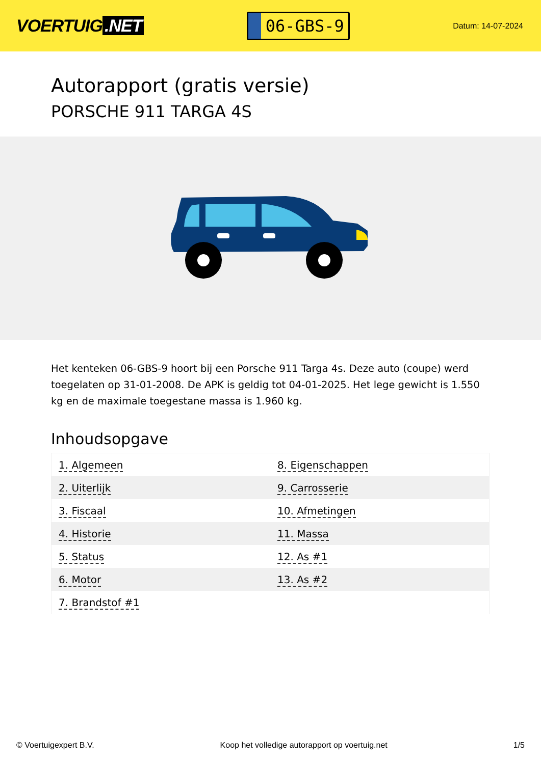VOERTUIG.NET
06-GBS-9
Datum: 14-07-2024
Autorapport (gratis versie)
PORSCHE 911 TARGA 4S
Het kenteken 06-GBS-9 hoort bij een Porsche 911 Targa 4s. Deze auto (coupe) werd toegelaten op 31-01-2008. De APK is geldig tot 04-01-2025. Het lege gewicht is 1.550 kg en de maximale toegestane massa is 1.960 kg.
Inhoudsopgave
| 1. Algemeen | 8. Eigenschappen |
| 2. Uiterlijk | 9. Carrosserie |
| 3. Fiscaal | 10. Afmetingen |
| 4. Historie | 11. Massa |
| 5. Status | 12. As #1 |
| 6. Motor | 13. As #2 |
| 7. Brandstof #1 | |
© Voertuigexpert B.V. Koop het volledige autorapport op voertuig.net 1/5